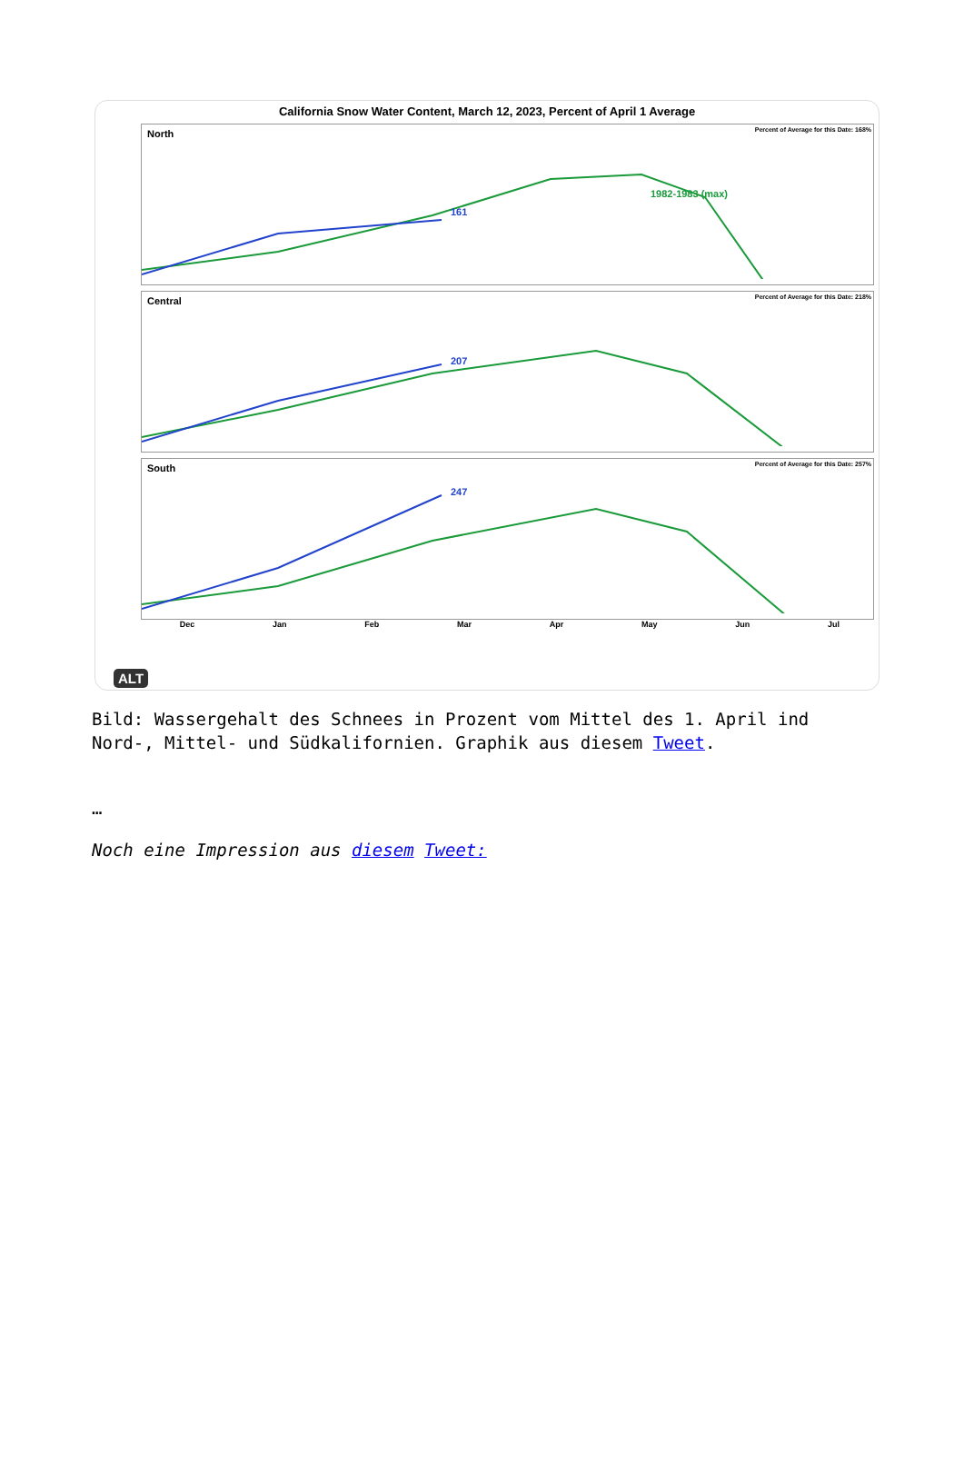California Snow Water Content, March 12, 2023, Percent of April 1 Average
North
Percent of Average for this Date: 168%
161
1982-1983 (max)
Central
Percent of Average for this Date: 218%
207
South
Percent of Average for this Date: 257%
247
Dec Jan Feb Mar Apr May Jun Jul
ALT
Bild: Wassergehalt des Schnees in Prozent vom Mittel des 1. April ind Nord-, Mittel- und Südkalifornien. Graphik aus diesem Tweet.
…
Noch eine Impression aus diesem Tweet: